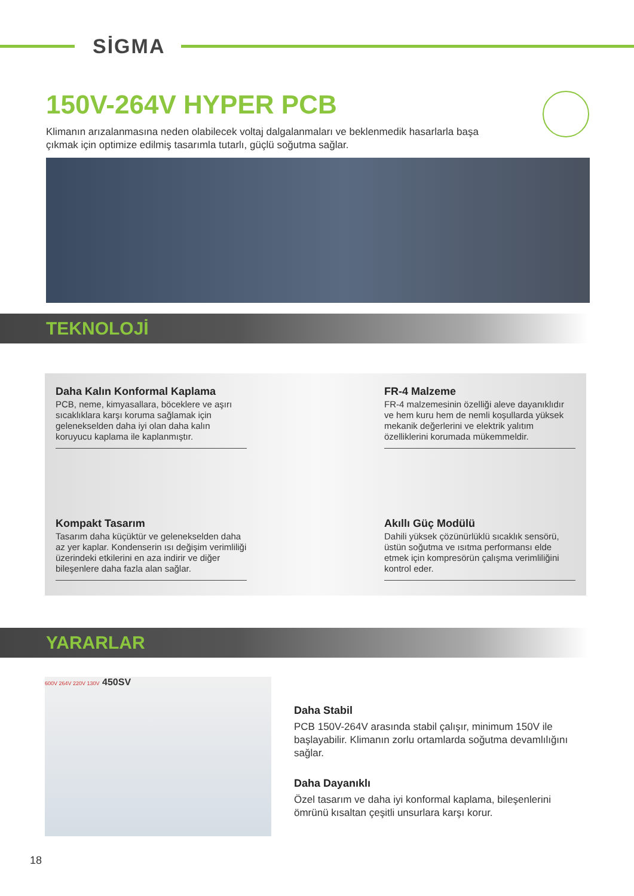SİGMA
150V-264V HYPER PCB
Klimanın arızalanmasına neden olabilecek voltaj dalgalanmaları ve beklenmedik hasarlarla başa çıkmak için optimize edilmiş tasarımla tutarlı, güçlü soğutma sağlar.
TEKNOLOJİ
Daha Kalın Konformal Kaplama
PCB, neme, kimyasallara, böceklere ve aşırı sıcaklıklara karşı koruma sağlamak için gelenekselden daha iyi olan daha kalın koruyucu kaplama ile kaplanmıştır.
FR-4 Malzeme
FR-4 malzemesinin özelliği aleve dayanıklıdır ve hem kuru hem de nemli koşullarda yüksek mekanik değerlerini ve elektrik yalıtım özelliklerini korumada mükemmeldir.
Kompakt Tasarım
Tasarım daha küçüktür ve gelenekselden daha az yer kaplar. Kondenserin ısı değişim verimliliği üzerindeki etkilerini en aza indirir ve diğer bileşenlere daha fazla alan sağlar.
Akıllı Güç Modülü
Dahili yüksek çözünürlüklü sıcaklık sensörü, üstün soğutma ve ısıtma performansı elde etmek için kompresörün çalışma verimliliğini kontrol eder.
YARARLAR
600V 264V 220V 130V 450SV
Daha Stabil
PCB 150V-264V arasında stabil çalışır, minimum 150V ile başlayabilir. Klimanın zorlu ortamlarda soğutma devamlılığını sağlar.
Daha Dayanıklı
Özel tasarım ve daha iyi konformal kaplama, bileşenlerini ömrünü kısaltan çeşitli unsurlara karşı korur.
18